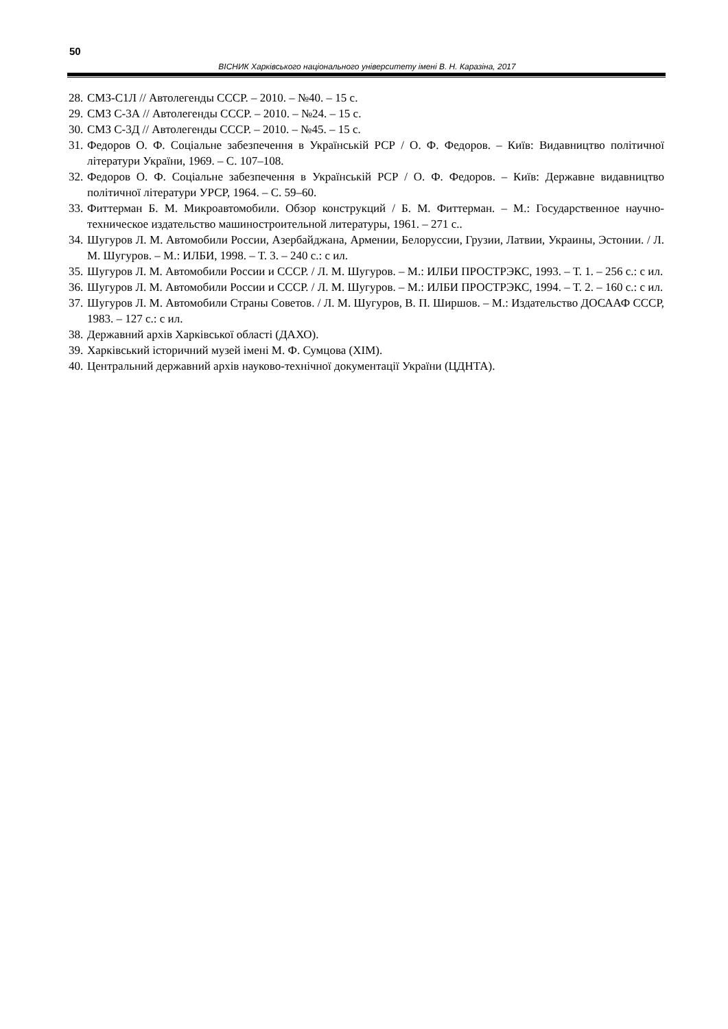50
ВІСНИК Харківського національного університету імені В. Н. Каразіна, 2017
28. СМЗ-С1Л // Автолегенды СССР. – 2010. – №40. – 15 с.
29. СМЗ С-3А // Автолегенды СССР. – 2010. – №24. – 15 с.
30. СМЗ С-3Д // Автолегенды СССР. – 2010. – №45. – 15 с.
31. Федоров О. Ф. Соціальне забезпечення в Українській РСР / О. Ф. Федоров. – Київ: Видавництво політичної літератури України, 1969. – С. 107–108.
32. Федоров О. Ф. Соціальне забезпечення в Українській РСР / О. Ф. Федоров. – Київ: Державне видавництво політичної літератури УРСР, 1964. – С. 59–60.
33. Фиттерман Б. М. Микроавтомобили. Обзор конструкций / Б. М. Фиттерман. – М.: Государственное научно-техническое издательство машиностроительной литературы, 1961. – 271 с..
34. Шугуров Л. М. Автомобили России, Азербайджана, Армении, Белоруссии, Грузии, Латвии, Украины, Эстонии. / Л. М. Шугуров. – М.: ИЛБИ, 1998. – Т. 3. – 240 с.: с ил.
35. Шугуров Л. М. Автомобили России и СССР. / Л. М. Шугуров. – М.: ИЛБИ ПРОСТРЭКС, 1993. – Т. 1. – 256 с.: с ил.
36. Шугуров Л. М. Автомобили России и СССР. / Л. М. Шугуров. – М.: ИЛБИ ПРОСТРЭКС, 1994. – Т. 2. – 160 с.: с ил.
37. Шугуров Л. М. Автомобили Страны Советов. / Л. М. Шугуров, В. П. Ширшов. – М.: Издательство ДОСААФ СССР, 1983. – 127 с.: с ил.
38. Державний архів Харківської області (ДАХО).
39. Харківський історичний музей імені М. Ф. Сумцова (ХІМ).
40. Центральний державний архів науково-технічної документації України (ЦДНТА).